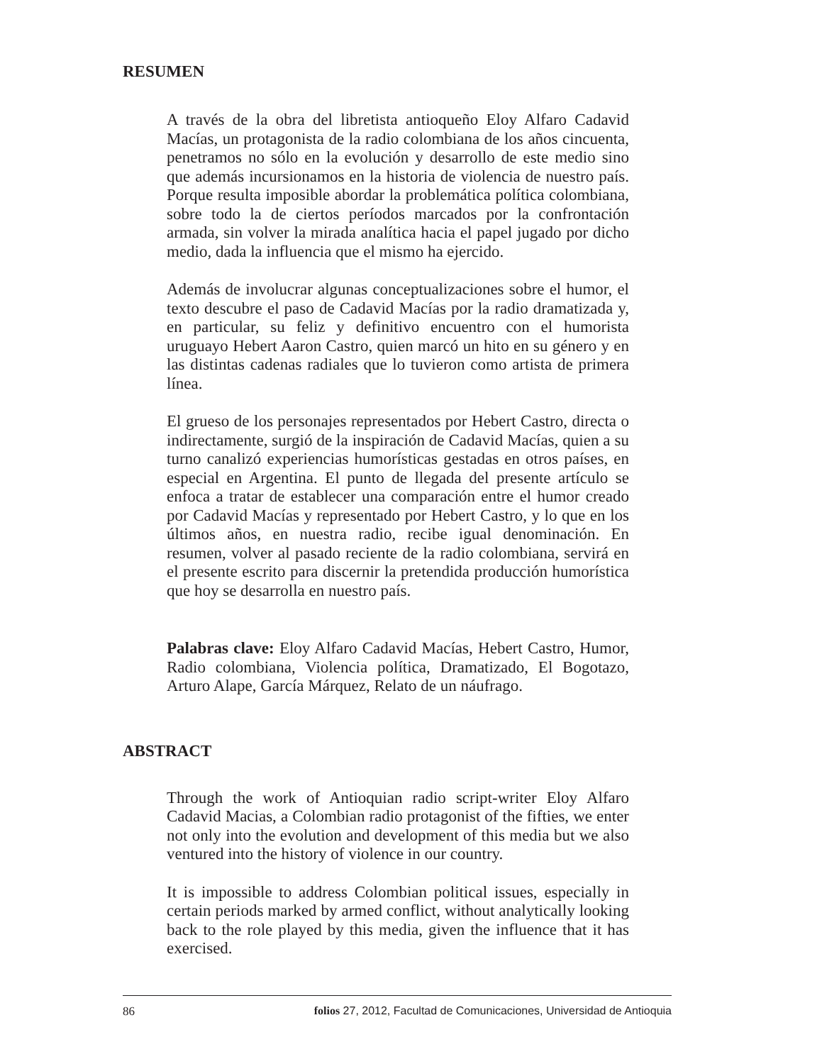RESUMEN
A través de la obra del libretista antioqueño Eloy Alfaro Cadavid Macías, un protagonista de la radio colombiana de los años cincuenta, penetramos no sólo en la evolución y desarrollo de este medio sino que además incursionamos en la historia de violencia de nuestro país. Porque resulta imposible abordar la problemática política colombiana, sobre todo la de ciertos períodos marcados por la confrontación armada, sin volver la mirada analítica hacia el papel jugado por dicho medio, dada la influencia que el mismo ha ejercido.
Además de involucrar algunas conceptualizaciones sobre el humor, el texto descubre el paso de Cadavid Macías por la radio dramatizada y, en particular, su feliz y definitivo encuentro con el humorista uruguayo Hebert Aaron Castro, quien marcó un hito en su género y en las distintas cadenas radiales que lo tuvieron como artista de primera línea.
El grueso de los personajes representados por Hebert Castro, directa o indirectamente, surgió de la inspiración de Cadavid Macías, quien a su turno canalizó experiencias humorísticas gestadas en otros países, en especial en Argentina. El punto de llegada del presente artículo se enfoca a tratar de establecer una comparación entre el humor creado por Cadavid Macías y representado por Hebert Castro, y lo que en los últimos años, en nuestra radio, recibe igual denominación. En resumen, volver al pasado reciente de la radio colombiana, servirá en el presente escrito para discernir la pretendida producción humorística que hoy se desarrolla en nuestro país.
Palabras clave: Eloy Alfaro Cadavid Macías, Hebert Castro, Humor, Radio colombiana, Violencia política, Dramatizado, El Bogotazo, Arturo Alape, García Márquez, Relato de un náufrago.
ABSTRACT
Through the work of Antioquian radio script-writer Eloy Alfaro Cadavid Macias, a Colombian radio protagonist of the fifties, we enter not only into the evolution and development of this media but we also ventured into the history of violence in our country.
It is impossible to address Colombian political issues, especially in certain periods marked by armed conflict, without analytically looking back to the role played by this media, given the influence that it has exercised.
86 folios 27, 2012, Facultad de Comunicaciones, Universidad de Antioquia